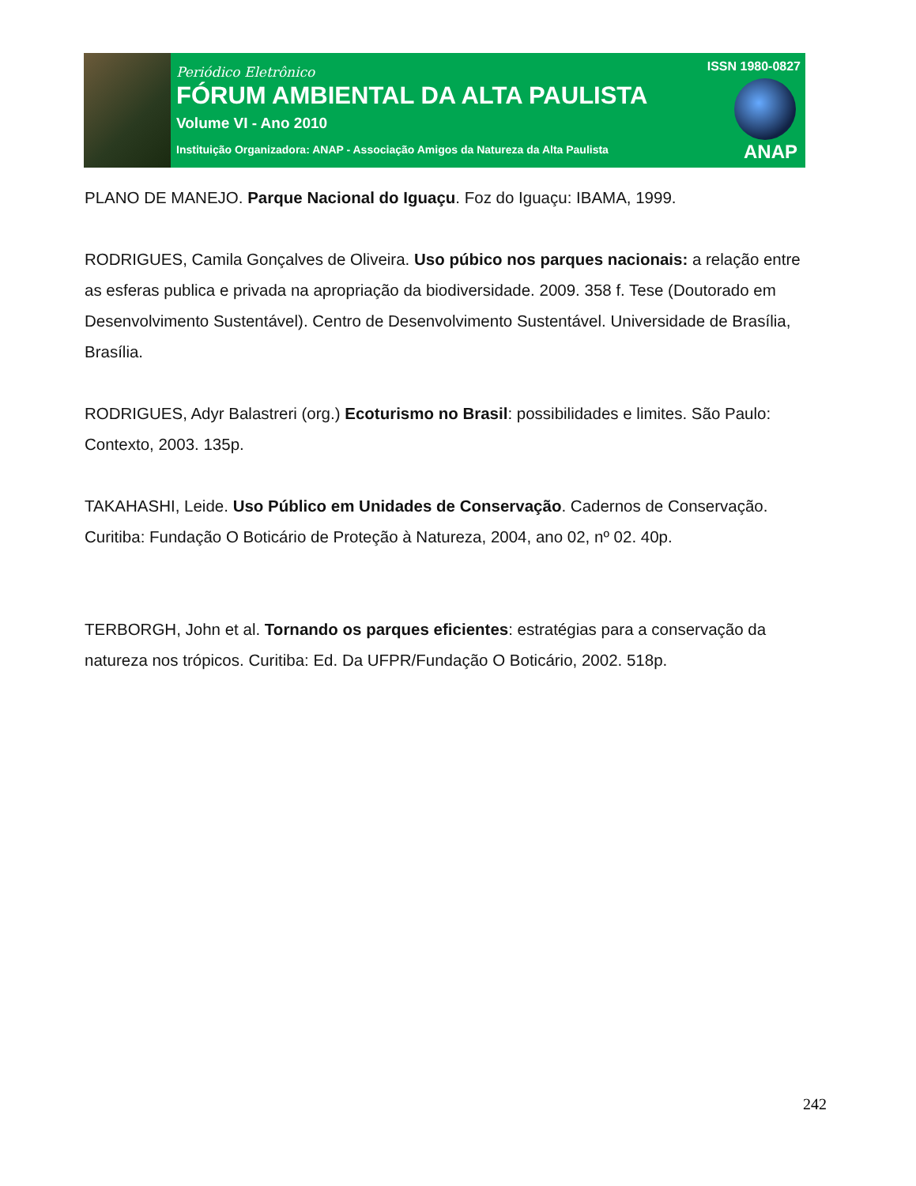Periódico Eletrônico
FÓRUM AMBIENTAL DA ALTA PAULISTA
Volume VI - Ano 2010
Instituição Organizadora: ANAP - Associação Amigos da Natureza da Alta Paulista
ISSN 1980-0827
ANAP
PLANO DE MANEJO. Parque Nacional do Iguaçu. Foz do Iguaçu: IBAMA, 1999.
RODRIGUES, Camila Gonçalves de Oliveira. Uso púbico nos parques nacionais: a relação entre as esferas publica e privada na apropriação da biodiversidade. 2009. 358 f. Tese (Doutorado em Desenvolvimento Sustentável). Centro de Desenvolvimento Sustentável. Universidade de Brasília, Brasília.
RODRIGUES, Adyr Balastreri (org.) Ecoturismo no Brasil: possibilidades e limites. São Paulo: Contexto, 2003. 135p.
TAKAHASHI, Leide. Uso Público em Unidades de Conservação. Cadernos de Conservação. Curitiba: Fundação O Boticário de Proteção à Natureza, 2004, ano 02, nº 02. 40p.
TERBORGH, John et al. Tornando os parques eficientes: estratégias para a conservação da natureza nos trópicos. Curitiba: Ed. Da UFPR/Fundação O Boticário, 2002. 518p.
242